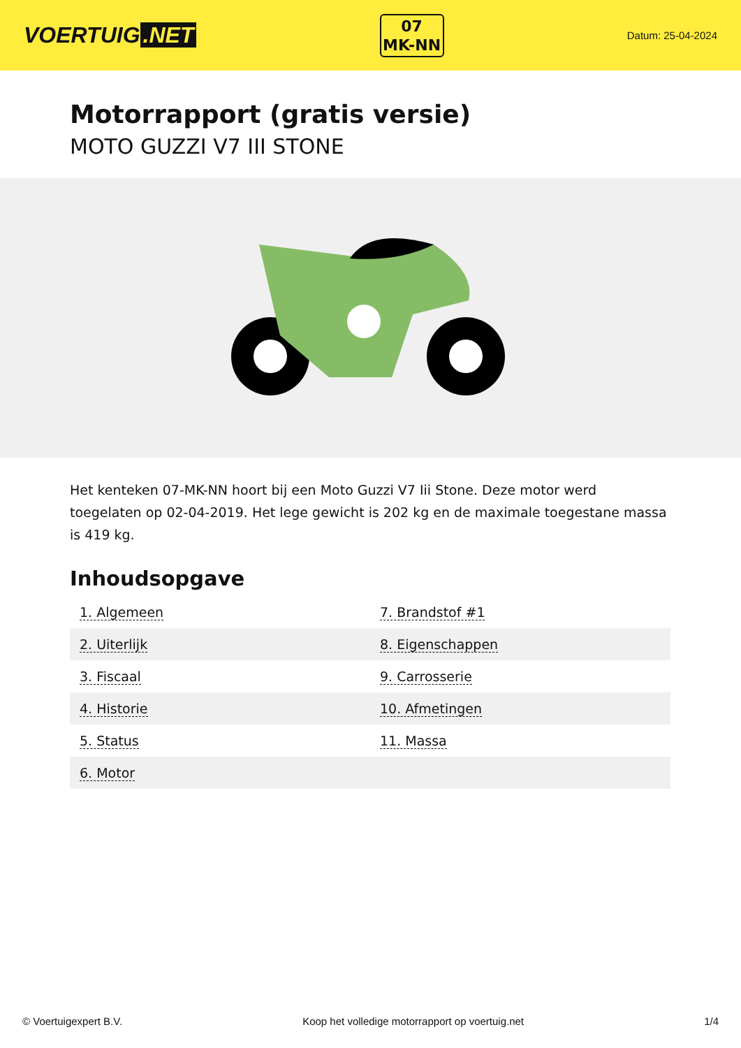VOERTUIG.NET
07
MK-NN
Datum: 25-04-2024
Motorrapport (gratis versie)
MOTO GUZZI V7 III STONE
Het kenteken 07-MK-NN hoort bij een Moto Guzzi V7 Iii Stone. Deze motor werd toegelaten op 02-04-2019. Het lege gewicht is 202 kg en de maximale toegestane massa is 419 kg.
Inhoudsopgave
| 1. Algemeen | 7. Brandstof #1 |
| 2. Uiterlijk | 8. Eigenschappen |
| 3. Fiscaal | 9. Carrosserie |
| 4. Historie | 10. Afmetingen |
| 5. Status | 11. Massa |
| 6. Motor | |
© Voertuigexpert B.V. Koop het volledige motorrapport op voertuig.net 1/4